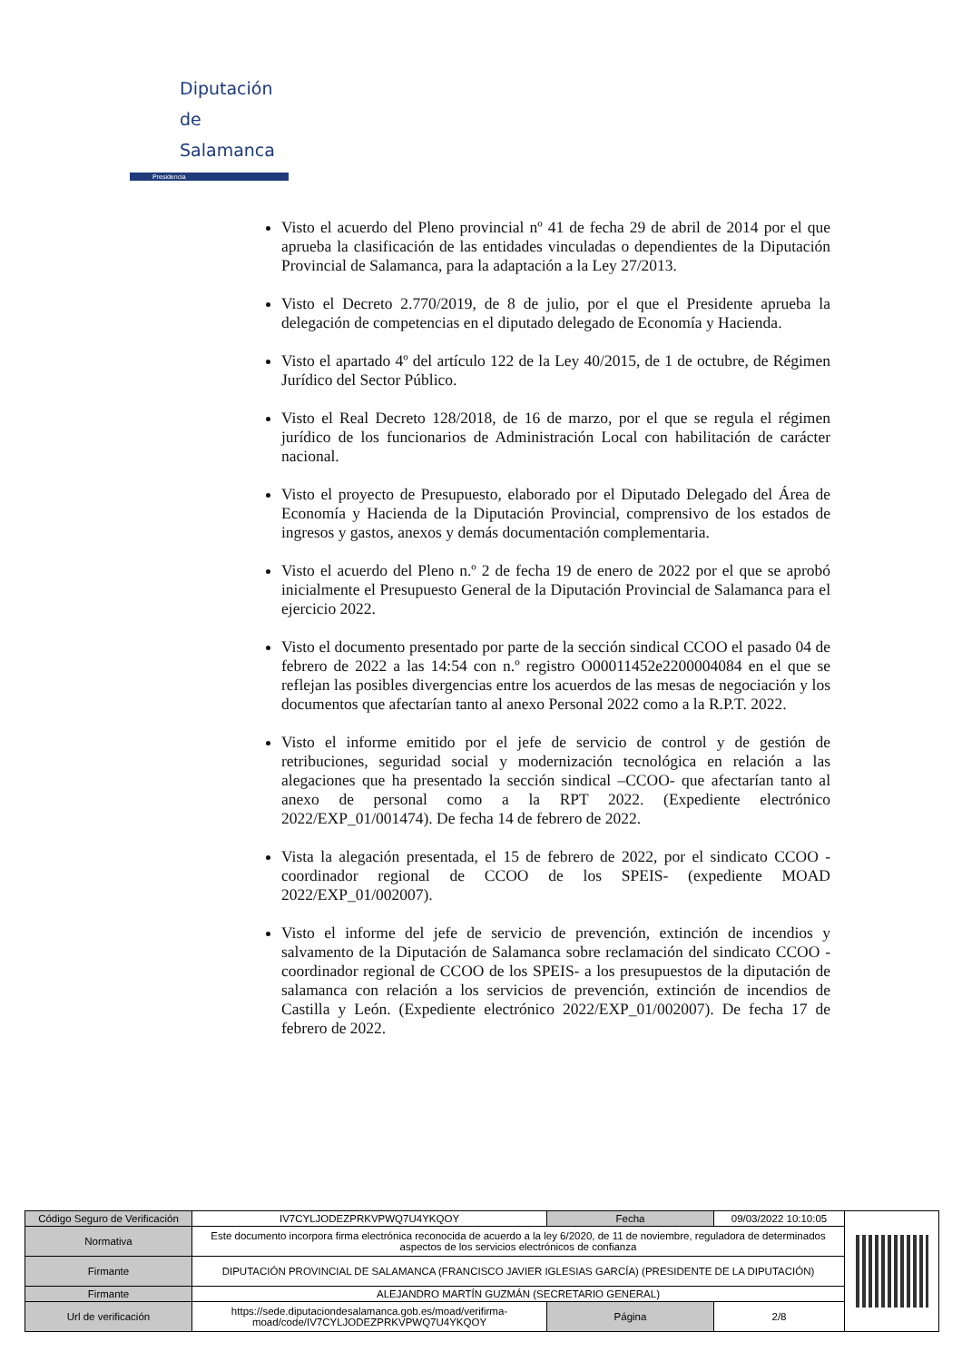Diputación
de Salamanca
Presidencia
Visto el acuerdo del Pleno provincial nº 41 de fecha 29 de abril de 2014 por el que aprueba la clasificación de las entidades vinculadas o dependientes de la Diputación Provincial de Salamanca, para la adaptación a la Ley 27/2013.
Visto el Decreto 2.770/2019, de 8 de julio, por el que el Presidente aprueba la delegación de competencias en el diputado delegado de Economía y Hacienda.
Visto el apartado 4º del artículo 122 de la Ley 40/2015, de 1 de octubre, de Régimen Jurídico del Sector Público.
Visto el Real Decreto 128/2018, de 16 de marzo, por el que se regula el régimen jurídico de los funcionarios de Administración Local con habilitación de carácter nacional.
Visto el proyecto de Presupuesto, elaborado por el Diputado Delegado del Área de Economía y Hacienda de la Diputación Provincial, comprensivo de los estados de ingresos y gastos, anexos y demás documentación complementaria.
Visto el acuerdo del Pleno n.º 2 de fecha 19 de enero de 2022 por el que se aprobó inicialmente el Presupuesto General de la Diputación Provincial de Salamanca para el ejercicio 2022.
Visto el documento presentado por parte de la sección sindical CCOO el pasado 04 de febrero de 2022 a las 14:54 con n.º registro O00011452e2200004084 en el que se reflejan las posibles divergencias entre los acuerdos de las mesas de negociación y los documentos que afectarían tanto al anexo Personal 2022 como a la R.P.T. 2022.
Visto el informe emitido por el jefe de servicio de control y de gestión de retribuciones, seguridad social y modernización tecnológica en relación a las alegaciones que ha presentado la sección sindical –CCOO- que afectarían tanto al anexo de personal como a la RPT 2022. (Expediente electrónico 2022/EXP_01/001474). De fecha 14 de febrero de 2022.
Vista la alegación presentada, el 15 de febrero de 2022, por el sindicato CCOO -coordinador regional de CCOO de los SPEIS- (expediente MOAD 2022/EXP_01/002007).
Visto el informe del jefe de servicio de prevención, extinción de incendios y salvamento de la Diputación de Salamanca sobre reclamación del sindicato CCOO -coordinador regional de CCOO de los SPEIS- a los presupuestos de la diputación de salamanca con relación a los servicios de prevención, extinción de incendios de Castilla y León. (Expediente electrónico 2022/EXP_01/002007). De fecha 17 de febrero de 2022.
| Código Seguro de Verificación | IV7CYLJODEZPRKVPWQ7U4YKQOY | Fecha | 09/03/2022 10:10:05 | |
| Normativa | Este documento incorpora firma electrónica reconocida de acuerdo a la ley 6/2020, de 11 de noviembre, reguladora de determinados aspectos de los servicios electrónicos de confianza | | | |
| Firmante | DIPUTACIÓN PROVINCIAL DE SALAMANCA (FRANCISCO JAVIER IGLESIAS GARCÍA) (PRESIDENTE DE LA DIPUTACIÓN) | | | |
| Firmante | ALEJANDRO MARTÍN GUZMÁN (SECRETARIO GENERAL) | | | |
| Url de verificación | https://sede.diputaciondesalamanca.gob.es/moad/verifirma-moad/code/IV7CYLJODEZPRKVPWQ7U4YKQOY | Página | 2/8 | |